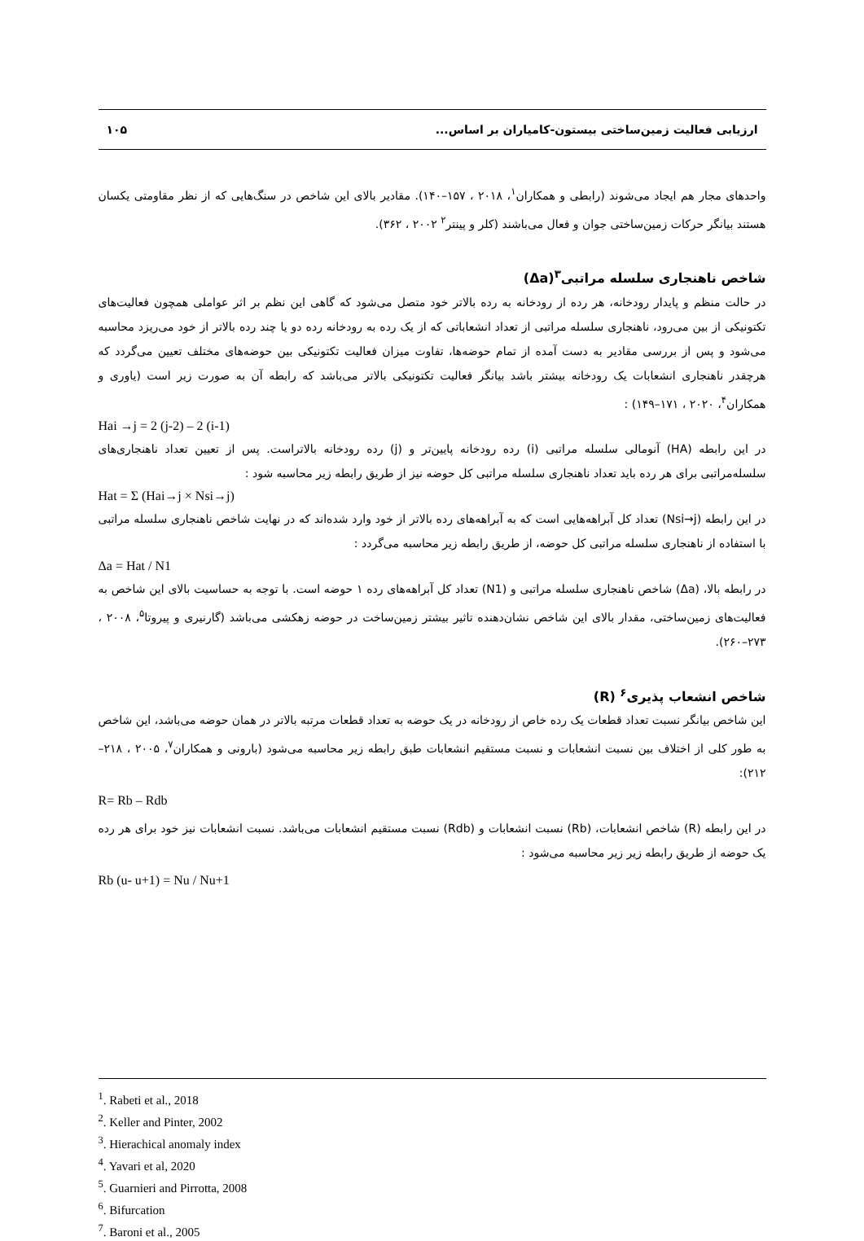ارزیابی فعالیت زمین‌ساختی بیستون-کامیاران بر اساس... ۱۰۵
واحدهای مجار هم ایجاد می‌شوند (رابطی و همکاران<sup>۱</sup>، ۲۰۱۸ ، ۱۵۷–۱۴۰). مقادیر بالای این شاخص در سنگ‌هایی که از نظر مقاومتی یکسان هستند بیانگر حرکات زمین‌ساختی جوان و فعال می‌باشند (کلر و پینتر<sup>۲</sup> ۲۰۰۲ ، ۳۶۲).
شاخص ناهنجاری سلسله مراتبی<sup>۳</sup>(Δa)
در حالت منظم و پایدار رودخانه، هر رده از رودخانه به رده بالاتر خود متصل می‌شود که گاهی این نظم بر اثر عواملی همچون فعالیت‌های تکتونیکی از بین می‌رود، ناهنجاری سلسله مراتبی از تعداد انشعاباتی که از یک رده به رودخانه رده دو یا چند رده بالاتر از خود می‌ریزد محاسبه می‌شود و پس از بررسی مقادیر به دست آمده از تمام حوضه‌ها، تفاوت میزان فعالیت تکتونیکی بین حوضه‌های مختلف تعیین می‌گردد که هرچقدر ناهنجاری انشعابات یک رودخانه بیشتر باشد بیانگر فعالیت تکتونیکی بالاتر می‌باشد که رابطه آن به صورت زیر است (یاوری و همکاران<sup>۴</sup>، ۲۰۲۰ ، ۱۷۱–۱۴۹) :
Hai →j = 2 (j-2) – 2 (i-1)
در این رابطه (HA) آنومالی سلسله مراتبی (i) رده رودخانه پایین‌تر و (j) رده رودخانه بالاتراست. پس از تعیین تعداد ناهنجاری‌های سلسله‌مراتبی برای هر رده باید تعداد ناهنجاری سلسله مراتبی کل حوضه نیز از طریق رابطه زیر محاسبه شود :
Hat = Σ (Hai→j × Nsi→j)
در این رابطه (Nsi→j) تعداد کل آبراهه‌هایی است که به آبراهه‌های رده بالاتر از خود وارد شده‌اند که در نهایت شاخص ناهنجاری سلسله مراتبی با استفاده از ناهنجاری سلسله مراتبی کل حوضه، از طریق رابطه زیر محاسبه می‌گردد :
Δa = Hat / N1
در رابطه بالا، (Δa) شاخص ناهنجاری سلسله مراتبی و (N1) تعداد کل آبراهه‌های رده ۱ حوضه است. با توجه به حساسیت بالای این شاخص به فعالیت‌های زمین‌ساختی، مقدار بالای این شاخص نشان‌دهنده تاثیر بیشتر زمین‌ساخت در حوضه زهکشی می‌باشد (گارنیری و پیروتا<sup>۵</sup>، ۲۰۰۸ ، ۲۷۳–۲۶۰).
شاخص انشعاب پذیری<sup>۶</sup> (R)
این شاخص بیانگر نسبت تعداد قطعات یک رده خاص از رودخانه در یک حوضه به تعداد قطعات مرتبه بالاتر در همان حوضه می‌باشد، این شاخص به طور کلی از اختلاف بین نسبت انشعابات و نسبت مستقیم انشعابات طبق رابطه زیر محاسبه می‌شود (بارونی و همکاران<sup>۷</sup>، ۲۰۰۵ ، ۲۱۸–۲۱۲):
R= Rb – Rdb
در این رابطه (R) شاخص انشعابات، (Rb) نسبت انشعابات و (Rdb) نسبت مستقیم انشعابات می‌باشد. نسبت انشعابات نیز خود برای هر رده یک حوضه از طریق رابطه زیر زیر محاسبه می‌شود :
Rb (u- u+1) = Nu / Nu+1
<sup>1</sup>. Rabeti et al., 2018
<sup>2</sup>. Keller and Pinter, 2002
<sup>3</sup>. Hierachical anomaly index
<sup>4</sup>. Yavari et al, 2020
<sup>5</sup>. Guarnieri and Pirrotta, 2008
<sup>6</sup>. Bifurcation
<sup>7</sup>. Baroni et al., 2005